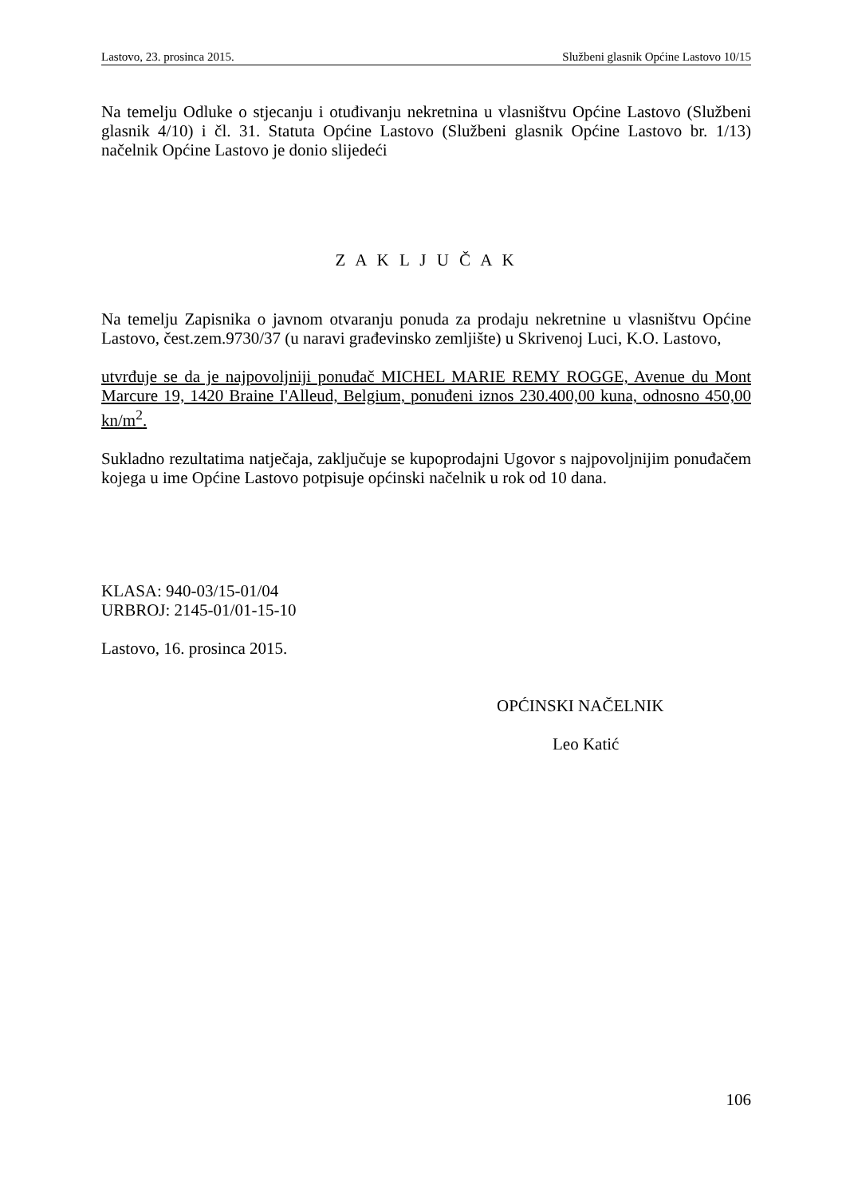Lastovo, 23. prosinca 2015. Službeni glasnik Općine Lastovo 10/15
Na temelju Odluke o stjecanju i otuđivanju nekretnina u vlasništvu Općine Lastovo (Službeni glasnik 4/10) i čl. 31. Statuta Općine Lastovo (Službeni glasnik Općine Lastovo br. 1/13) načelnik Općine Lastovo je donio slijedeći
Z A K L J U Č A K
Na temelju Zapisnika o javnom otvaranju ponuda za prodaju nekretnine u vlasništvu Općine Lastovo, čest.zem.9730/37 (u naravi građevinsko zemljište) u Skrivenoj Luci, K.O. Lastovo,
utvrđuje se da je najpovoljniji ponuđač MICHEL MARIE REMY ROGGE, Avenue du Mont Marcure 19, 1420 Braine I'Alleud, Belgium, ponuđeni iznos 230.400,00 kuna, odnosno 450,00 kn/m<sup>2</sup>.
Sukladno rezultatima natječaja, zaključuje se kupoprodajni Ugovor s najpovoljnijim ponuđačem kojega u ime Općine Lastovo potpisuje općinski načelnik u rok od 10 dana.
KLASA: 940-03/15-01/04
URBROJ: 2145-01/01-15-10
Lastovo, 16. prosinca 2015.
OPĆINSKI NAČELNIK
Leo Katić
106